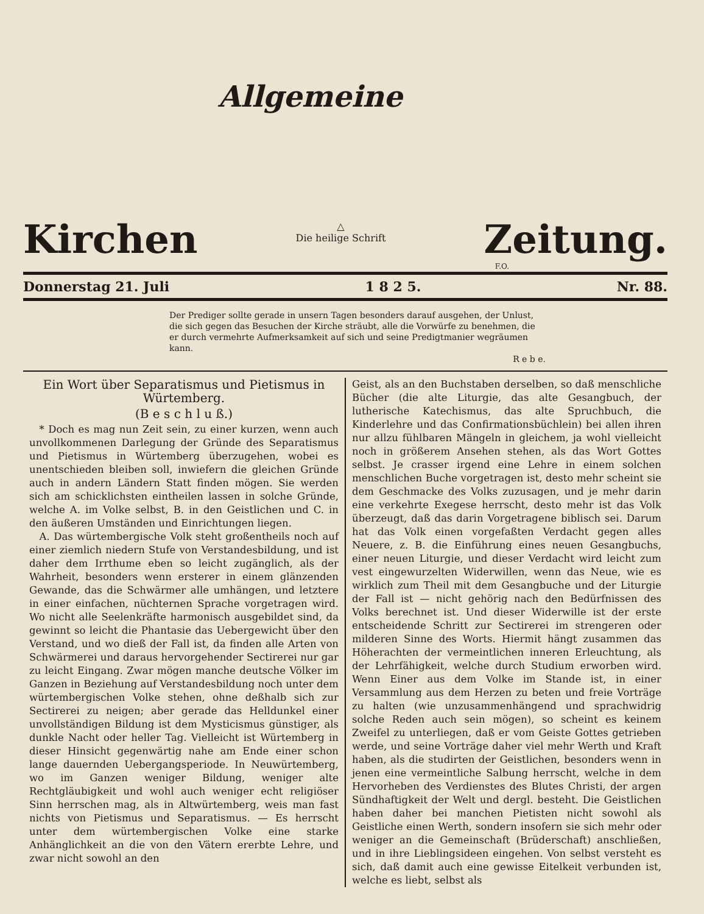Allgemeine
Kirchen
△
Die heilige Schrift
Zeitung.
F.O.
Donnerstag 21. Juli 1 8 2 5. Nr. 88.
Der Prediger sollte gerade in unsern Tagen besonders darauf ausgehen, der Unlust, die sich gegen das Besuchen der Kirche sträubt, alle die Vorwürfe zu benehmen, die er durch vermehrte Aufmerksamkeit auf sich und seine Predigtmanier wegräumen kann.
R e b e.
Ein Wort über Separatismus und Pietismus in Würtemberg.
(B e s c h l u ß.)
* Doch es mag nun Zeit sein, zu einer kurzen, wenn auch unvollkommenen Darlegung der Gründe des Separatismus und Pietismus in Würtemberg überzugehen, wobei es unentschieden bleiben soll, inwiefern die gleichen Gründe auch in andern Ländern Statt finden mögen. Sie werden sich am schicklichsten eintheilen lassen in solche Gründe, welche A. im Volke selbst, B. in den Geistlichen und C. in den äußeren Umständen und Einrichtungen liegen.
A. Das würtembergische Volk steht großentheils noch auf einer ziemlich niedern Stufe von Verstandesbildung, und ist daher dem Irrthume eben so leicht zugänglich, als der Wahrheit, besonders wenn ersterer in einem glänzenden Gewande, das die Schwärmer alle umhängen, und letztere in einer einfachen, nüchternen Sprache vorgetragen wird. Wo nicht alle Seelenkräfte harmonisch ausgebildet sind, da gewinnt so leicht die Phantasie das Uebergewicht über den Verstand, und wo dieß der Fall ist, da finden alle Arten von Schwärmerei und daraus hervorgehender Sectirerei nur gar zu leicht Eingang. Zwar mögen manche deutsche Völker im Ganzen in Beziehung auf Verstandesbildung noch unter dem würtembergischen Volke stehen, ohne deßhalb sich zur Sectirerei zu neigen; aber gerade das Helldunkel einer unvollständigen Bildung ist dem Mysticismus günstiger, als dunkle Nacht oder heller Tag. Vielleicht ist Würtemberg in dieser Hinsicht gegenwärtig nahe am Ende einer schon lange dauernden Uebergangsperiode. In Neuwürtemberg, wo im Ganzen weniger Bildung, weniger alte Rechtgläubigkeit und wohl auch weniger echt religiöser Sinn herrschen mag, als in Altwürtemberg, weis man fast nichts von Pietismus und Separatismus. — Es herrscht unter dem würtembergischen Volke eine starke Anhänglichkeit an die von den Vätern ererbte Lehre, und zwar nicht sowohl an den
Geist, als an den Buchstaben derselben, so daß menschliche Bücher (die alte Liturgie, das alte Gesangbuch, der lutherische Katechismus, das alte Spruchbuch, die Kinderlehre und das Confirmationsbüchlein) bei allen ihren nur allzu fühlbaren Mängeln in gleichem, ja wohl vielleicht noch in größerem Ansehen stehen, als das Wort Gottes selbst. Je crasser irgend eine Lehre in einem solchen menschlichen Buche vorgetragen ist, desto mehr scheint sie dem Geschmacke des Volks zuzusagen, und je mehr darin eine verkehrte Exegese herrscht, desto mehr ist das Volk überzeugt, daß das darin Vorgetragene biblisch sei. Darum hat das Volk einen vorgefaßten Verdacht gegen alles Neuere, z. B. die Einführung eines neuen Gesangbuchs, einer neuen Liturgie, und dieser Verdacht wird leicht zum vest eingewurzelten Widerwillen, wenn das Neue, wie es wirklich zum Theil mit dem Gesangbuche und der Liturgie der Fall ist — nicht gehörig nach den Bedürfnissen des Volks berechnet ist. Und dieser Widerwille ist der erste entscheidende Schritt zur Sectirerei im strengeren oder milderen Sinne des Worts. Hiermit hängt zusammen das Höherachten der vermeintlichen inneren Erleuchtung, als der Lehrfähigkeit, welche durch Studium erworben wird. Wenn Einer aus dem Volke im Stande ist, in einer Versammlung aus dem Herzen zu beten und freie Vorträge zu halten (wie unzusammenhängend und sprachwidrig solche Reden auch sein mögen), so scheint es keinem Zweifel zu unterliegen, daß er vom Geiste Gottes getrieben werde, und seine Vorträge daher viel mehr Werth und Kraft haben, als die studirten der Geistlichen, besonders wenn in jenen eine vermeintliche Salbung herrscht, welche in dem Hervorheben des Verdienstes des Blutes Christi, der argen Sündhaftigkeit der Welt und dergl. besteht. Die Geistlichen haben daher bei manchen Pietisten nicht sowohl als Geistliche einen Werth, sondern insofern sie sich mehr oder weniger an die Gemeinschaft (Brüderschaft) anschließen, und in ihre Lieblingsideen eingehen. Von selbst versteht es sich, daß damit auch eine gewisse Eitelkeit verbunden ist, welche es liebt, selbst als